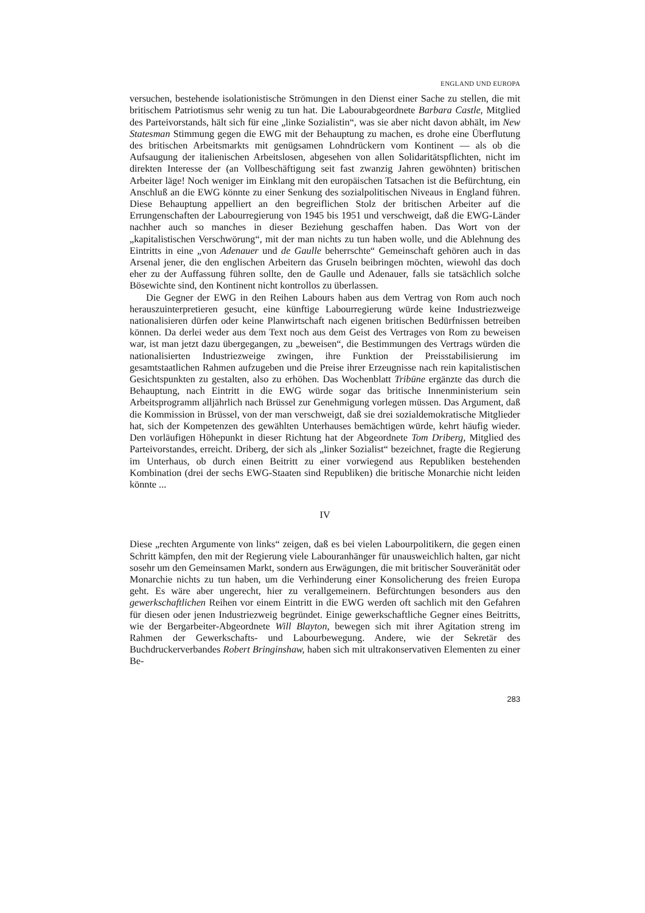ENGLAND UND EUROPA
versuchen, bestehende isolationistische Strömungen in den Dienst einer Sache zu stellen, die mit britischem Patriotismus sehr wenig zu tun hat. Die Labourabgeordnete Barbara Castle, Mitglied des Parteivorstands, hält sich für eine „linke Sozialistin“, was sie aber nicht davon abhält, im New Statesman Stimmung gegen die EWG mit der Behauptung zu machen, es drohe eine Überflutung des britischen Arbeitsmarkts mit genügsamen Lohndrückern vom Kontinent — als ob die Aufsaugung der italienischen Arbeitslosen, abgesehen von allen Solidaritätspflichten, nicht im direkten Interesse der (an Vollbeschäftigung seit fast zwanzig Jahren gewöhnten) britischen Arbeiter läge! Noch weniger im Einklang mit den europäischen Tatsachen ist die Befürchtung, ein Anschluß an die EWG könnte zu einer Senkung des sozialpolitischen Niveaus in England führen. Diese Behauptung appelliert an den begreiflichen Stolz der britischen Arbeiter auf die Errungenschaften der Labourregierung von 1945 bis 1951 und verschweigt, daß die EWG-Länder nachher auch so manches in dieser Beziehung geschaffen haben. Das Wort von der „kapitalistischen Verschwörung“, mit der man nichts zu tun haben wolle, und die Ablehnung des Eintritts in eine „von Adenauer und de Gaulle beherrschte“ Gemeinschaft gehören auch in das Arsenal jener, die den englischen Arbeitern das Gruseln beibringen möchten, wiewohl das doch eher zu der Auffassung führen sollte, den de Gaulle und Adenauer, falls sie tatsächlich solche Bösewichte sind, den Kontinent nicht kontrollos zu überlassen.
Die Gegner der EWG in den Reihen Labours haben aus dem Vertrag von Rom auch noch herauszuinterpretieren gesucht, eine künftige Labourregierung würde keine Industriezweige nationalisieren dürfen oder keine Planwirtschaft nach eigenen britischen Bedürfnissen betreiben können. Da derlei weder aus dem Text noch aus dem Geist des Vertrages von Rom zu beweisen war, ist man jetzt dazu übergegangen, zu „beweisen“, die Bestimmungen des Vertrags würden die nationalisierten Industriezweige zwingen, ihre Funktion der Preisstabilisierung im gesamtstaatlichen Rahmen aufzugeben und die Preise ihrer Erzeugnisse nach rein kapitalistischen Gesichtspunkten zu gestalten, also zu erhöhen. Das Wochenblatt Tribüne ergänzte das durch die Behauptung, nach Eintritt in die EWG würde sogar das britische Innenministerium sein Arbeitsprogramm alljährlich nach Brüssel zur Genehmigung vorlegen müssen. Das Argument, daß die Kommission in Brüssel, von der man verschweigt, daß sie drei sozialdemokratische Mitglieder hat, sich der Kompetenzen des gewählten Unterhauses bemächtigen würde, kehrt häufig wieder. Den vorläufigen Höhepunkt in dieser Richtung hat der Abgeordnete Tom Driberg, Mitglied des Parteivorstandes, erreicht. Driberg, der sich als „linker Sozialist“ bezeichnet, fragte die Regierung im Unterhaus, ob durch einen Beitritt zu einer vorwiegend aus Republiken bestehenden Kombination (drei der sechs EWG-Staaten sind Republiken) die britische Monarchie nicht leiden könnte ...
IV
Diese „rechten Argumente von links“ zeigen, daß es bei vielen Labourpolitikern, die gegen einen Schritt kämpfen, den mit der Regierung viele Labouranhänger für unausweichlich halten, gar nicht sosehr um den Gemeinsamen Markt, sondern aus Erwägungen, die mit britischer Souveränität oder Monarchie nichts zu tun haben, um die Verhinderung einer Konsolicherung des freien Europa geht. Es wäre aber ungerecht, hier zu verallgemeinern. Befürchtungen besonders aus den gewerkschaftlichen Reihen vor einem Eintritt in die EWG werden oft sachlich mit den Gefahren für diesen oder jenen Industriezweig begründet. Einige gewerkschaftliche Gegner eines Beitritts, wie der Bergarbeiter-Abgeordnete Will Blayton, bewegen sich mit ihrer Agitation streng im Rahmen der Gewerkschafts- und Labourbewegung. Andere, wie der Sekretär des Buchdruckerverbandes Robert Bringinshaw, haben sich mit ultrakonservativen Elementen zu einer Be-
283